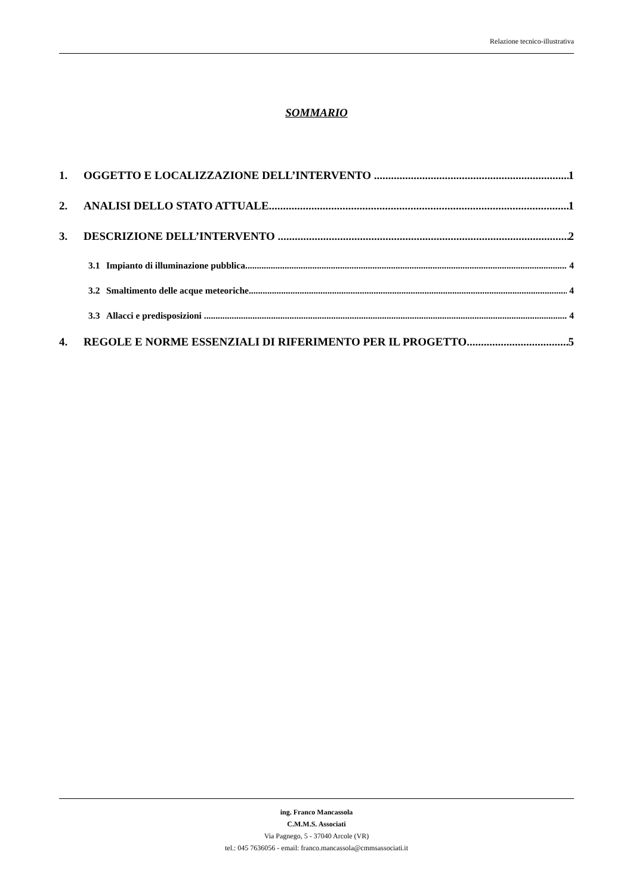Relazione tecnico-illustrativa
SOMMARIO
1. OGGETTO E LOCALIZZAZIONE DELL’INTERVENTO 1
2. ANALISI DELLO STATO ATTUALE 1
3. DESCRIZIONE DELL’INTERVENTO 2
3.1 Impianto di illuminazione pubblica 4
3.2 Smaltimento delle acque meteoriche 4
3.3 Allacci e predisposizioni 4
4. REGOLE E NORME ESSENZIALI DI RIFERIMENTO PER IL PROGETTO 5
ing. Franco Mancassola
C.M.M.S. Associati
Via Pagnego, 5 - 37040 Arcole (VR)
tel.: 045 7636056 - email: franco.mancassola@cmmsassociati.it